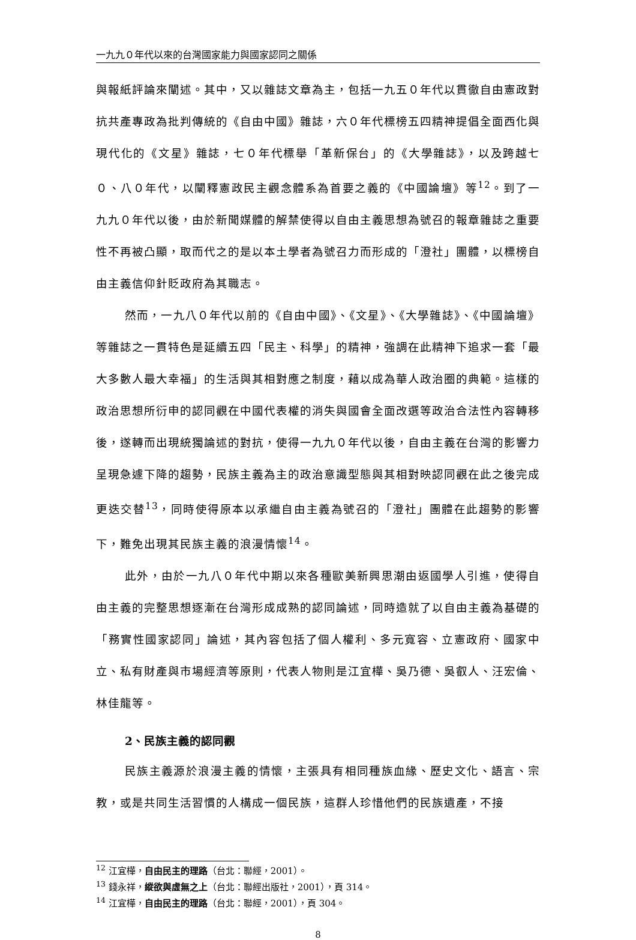一九九０年代以來的台灣國家能力與國家認同之關係
與報紙評論來闡述。其中，又以雜誌文章為主，包括一九五０年代以貫徹自由憲政對抗共產專政為批判傳統的《自由中國》雜誌，六０年代標榜五四精神提倡全面西化與現代化的《文星》雜誌，七０年代標舉「革新保台」的《大學雜誌》，以及跨越七０、八０年代，以闡釋憲政民主觀念體系為首要之義的《中國論壇》等<sup>12</sup>。到了一九九０年代以後，由於新聞媒體的解禁使得以自由主義思想為號召的報章雜誌之重要性不再被凸顯，取而代之的是以本土學者為號召力而形成的「澄社」團體，以標榜自由主義信仰針貶政府為其職志。
然而，一九八０年代以前的《自由中國》、《文星》、《大學雜誌》、《中國論壇》等雜誌之一貫特色是延續五四「民主、科學」的精神，強調在此精神下追求一套「最大多數人最大幸福」的生活與其相對應之制度，藉以成為華人政治圈的典範。這樣的政治思想所衍申的認同觀在中國代表權的消失與國會全面改選等政治合法性內容轉移後，遂轉而出現統獨論述的對抗，使得一九九０年代以後，自由主義在台灣的影響力呈現急遽下降的趨勢，民族主義為主的政治意識型態與其相對映認同觀在此之後完成更迭交替<sup>13</sup>，同時使得原本以承繼自由主義為號召的「澄社」團體在此趨勢的影響下，難免出現其民族主義的浪漫情懷<sup>14</sup>。
此外，由於一九八０年代中期以來各種歐美新興思潮由返國學人引進，使得自由主義的完整思想逐漸在台灣形成成熟的認同論述，同時造就了以自由主義為基礎的「務實性國家認同」論述，其內容包括了個人權利、多元寬容、立憲政府、國家中立、私有財產與市場經濟等原則，代表人物則是江宜樺、吳乃德、吳叡人、汪宏倫、林佳龍等。
2、民族主義的認同觀
民族主義源於浪漫主義的情懷，主張具有相同種族血緣、歷史文化、語言、宗教，或是共同生活習慣的人構成一個民族，這群人珍惜他們的民族遺產，不接
<sup>12</sup> 江宜樺，自由民主的理路（台北：聯經，2001）。
<sup>13</sup> 錢永祥，縱欲與虛無之上（台北：聯經出版社，2001），頁 314。
<sup>14</sup> 江宜樺，自由民主的理路（台北：聯經，2001），頁 304。
8